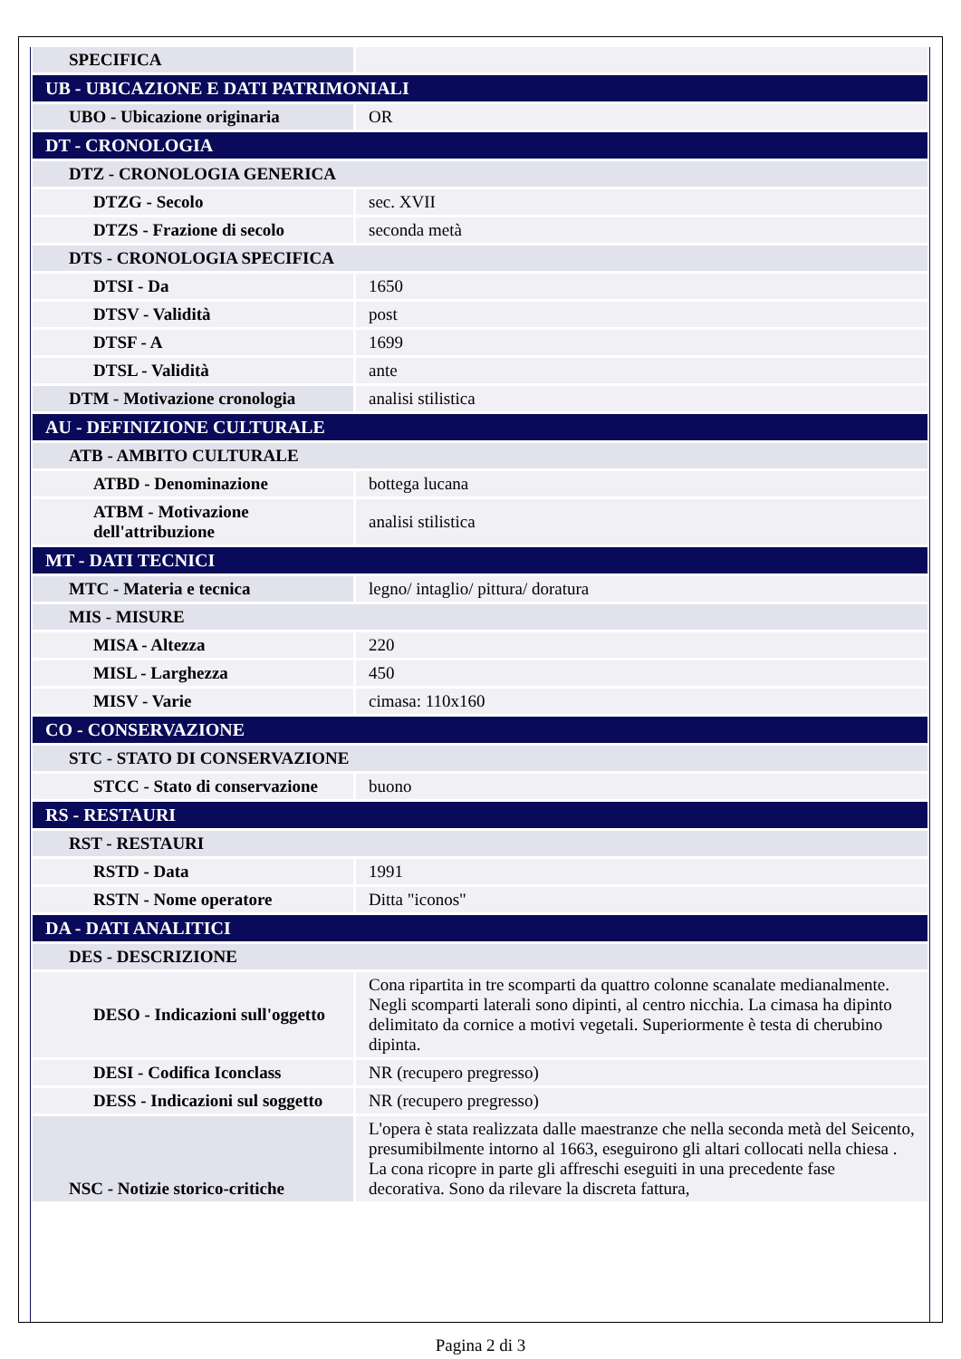| SPECIFICA | |
| UB - UBICAZIONE E DATI PATRIMONIALI | |
| UBO - Ubicazione originaria | OR |
| DT - CRONOLOGIA | |
| DTZ - CRONOLOGIA GENERICA | |
| DTZG - Secolo | sec. XVII |
| DTZS - Frazione di secolo | seconda metà |
| DTS - CRONOLOGIA SPECIFICA | |
| DTSI - Da | 1650 |
| DTSV - Validità | post |
| DTSF - A | 1699 |
| DTSL - Validità | ante |
| DTM - Motivazione cronologia | analisi stilistica |
| AU - DEFINIZIONE CULTURALE | |
| ATB - AMBITO CULTURALE | |
| ATBD - Denominazione | bottega lucana |
| ATBM - Motivazione dell'attribuzione | analisi stilistica |
| MT - DATI TECNICI | |
| MTC - Materia e tecnica | legno/ intaglio/ pittura/ doratura |
| MIS - MISURE | |
| MISA - Altezza | 220 |
| MISL - Larghezza | 450 |
| MISV - Varie | cimasa: 110x160 |
| CO - CONSERVAZIONE | |
| STC - STATO DI CONSERVAZIONE | |
| STCC - Stato di conservazione | buono |
| RS - RESTAURI | |
| RST - RESTAURI | |
| RSTD - Data | 1991 |
| RSTN - Nome operatore | Ditta "iconos" |
| DA - DATI ANALITICI | |
| DES - DESCRIZIONE | |
| DESO - Indicazioni sull'oggetto | Cona ripartita in tre scomparti da quattro colonne scanalate medianalmente. Negli scomparti laterali sono dipinti, al centro nicchia. La cimasa ha dipinto delimitato da cornice a motivi vegetali. Superiormente è testa di cherubino dipinta. |
| DESI - Codifica Iconclass | NR (recupero pregresso) |
| DESS - Indicazioni sul soggetto | NR (recupero pregresso) |
| NSC - Notizie storico-critiche | L'opera è stata realizzata dalle maestranze che nella seconda metà del Seicento, presumibilmente intorno al 1663, eseguirono gli altari collocati nella chiesa . La cona ricopre in parte gli affreschi eseguiti in una precedente fase decorativa. Sono da rilevare la discreta fattura, |
Pagina 2 di 3